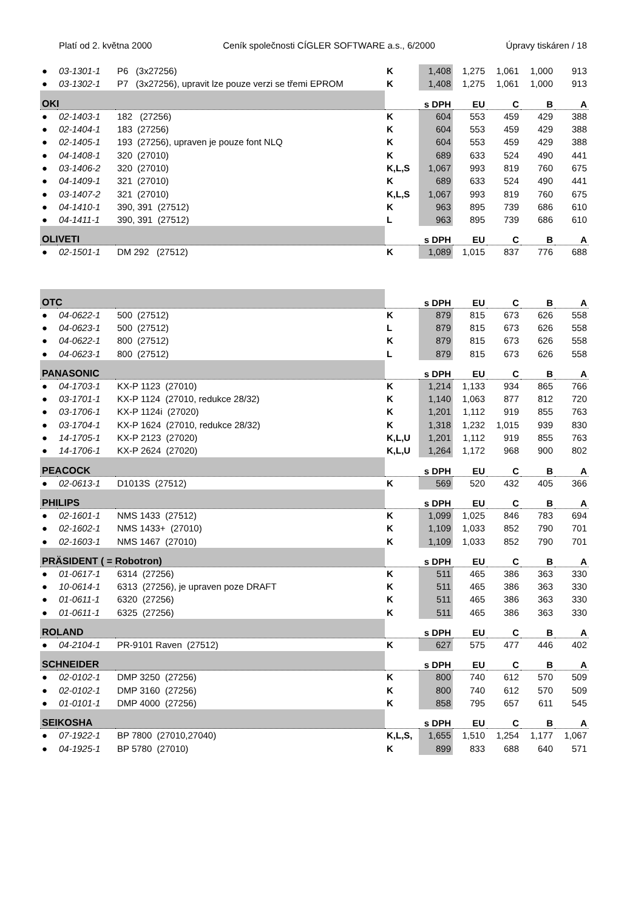Platí od 2. května 2000 Ceník společnosti CÍGLER SOFTWARE a.s., 6/2000 Úpravy tiskáren / 18
| ● | 03-1301-1 | P6 (3x27256) | K | 1,408 | 1,275 | 1,061 | 1,000 | 913 |
| ● | 03-1302-1 | P7 (3x27256), upravit lze pouze verzi se třemi EPROM | K | 1,408 | 1,275 | 1,061 | 1,000 | 913 |
| OKI | | | | s DPH | EU | C | B | A |
| ● | 02-1403-1 | 182 (27256) | K | 604 | 553 | 459 | 429 | 388 |
| ● | 02-1404-1 | 183 (27256) | K | 604 | 553 | 459 | 429 | 388 |
| ● | 02-1405-1 | 193 (27256), upraven je pouze font NLQ | K | 604 | 553 | 459 | 429 | 388 |
| ● | 04-1408-1 | 320 (27010) | K | 689 | 633 | 524 | 490 | 441 |
| ● | 03-1406-2 | 320 (27010) | K,L,S | 1,067 | 993 | 819 | 760 | 675 |
| ● | 04-1409-1 | 321 (27010) | K | 689 | 633 | 524 | 490 | 441 |
| ● | 03-1407-2 | 321 (27010) | K,L,S | 1,067 | 993 | 819 | 760 | 675 |
| ● | 04-1410-1 | 390, 391 (27512) | K | 963 | 895 | 739 | 686 | 610 |
| ● | 04-1411-1 | 390, 391 (27512) | L | 963 | 895 | 739 | 686 | 610 |
| OLIVETI | | | | s DPH | EU | C | B | A |
| ● | 02-1501-1 | DM 292 (27512) | K | 1,089 | 1,015 | 837 | 776 | 688 |
| OTC | | | | s DPH | EU | C | B | A |
| ● | 04-0622-1 | 500 (27512) | K | 879 | 815 | 673 | 626 | 558 |
| ● | 04-0623-1 | 500 (27512) | L | 879 | 815 | 673 | 626 | 558 |
| ● | 04-0622-1 | 800 (27512) | K | 879 | 815 | 673 | 626 | 558 |
| ● | 04-0623-1 | 800 (27512) | L | 879 | 815 | 673 | 626 | 558 |
| PANASONIC | | | | s DPH | EU | C | B | A |
| ● | 04-1703-1 | KX-P 1123 (27010) | K | 1,214 | 1,133 | 934 | 865 | 766 |
| ● | 03-1701-1 | KX-P 1124 (27010, redukce 28/32) | K | 1,140 | 1,063 | 877 | 812 | 720 |
| ● | 03-1706-1 | KX-P 1124i (27020) | K | 1,201 | 1,112 | 919 | 855 | 763 |
| ● | 03-1704-1 | KX-P 1624 (27010, redukce 28/32) | K | 1,318 | 1,232 | 1,015 | 939 | 830 |
| ● | 14-1705-1 | KX-P 2123 (27020) | K,L,U | 1,201 | 1,112 | 919 | 855 | 763 |
| ● | 14-1706-1 | KX-P 2624 (27020) | K,L,U | 1,264 | 1,172 | 968 | 900 | 802 |
| PEACOCK | | | | s DPH | EU | C | B | A |
| ● | 02-0613-1 | D1013S (27512) | K | 569 | 520 | 432 | 405 | 366 |
| PHILIPS | | | | s DPH | EU | C | B | A |
| ● | 02-1601-1 | NMS 1433 (27512) | K | 1,099 | 1,025 | 846 | 783 | 694 |
| ● | 02-1602-1 | NMS 1433+ (27010) | K | 1,109 | 1,033 | 852 | 790 | 701 |
| ● | 02-1603-1 | NMS 1467 (27010) | K | 1,109 | 1,033 | 852 | 790 | 701 |
| PRÄSIDENT ( = Robotron) | | | | s DPH | EU | C | B | A |
| ● | 01-0617-1 | 6314 (27256) | K | 511 | 465 | 386 | 363 | 330 |
| ● | 10-0614-1 | 6313 (27256), je upraven poze DRAFT | K | 511 | 465 | 386 | 363 | 330 |
| ● | 01-0611-1 | 6320 (27256) | K | 511 | 465 | 386 | 363 | 330 |
| ● | 01-0611-1 | 6325 (27256) | K | 511 | 465 | 386 | 363 | 330 |
| ROLAND | | | | s DPH | EU | C | B | A |
| ● | 04-2104-1 | PR-9101 Raven (27512) | K | 627 | 575 | 477 | 446 | 402 |
| SCHNEIDER | | | | s DPH | EU | C | B | A |
| ● | 02-0102-1 | DMP 3250 (27256) | K | 800 | 740 | 612 | 570 | 509 |
| ● | 02-0102-1 | DMP 3160 (27256) | K | 800 | 740 | 612 | 570 | 509 |
| ● | 01-0101-1 | DMP 4000 (27256) | K | 858 | 795 | 657 | 611 | 545 |
| SEIKOSHA | | | | s DPH | EU | C | B | A |
| ● | 07-1922-1 | BP 7800 (27010,27040) | K,L,S, | 1,655 | 1,510 | 1,254 | 1,177 | 1,067 |
| ● | 04-1925-1 | BP 5780 (27010) | K | 899 | 833 | 688 | 640 | 571 |